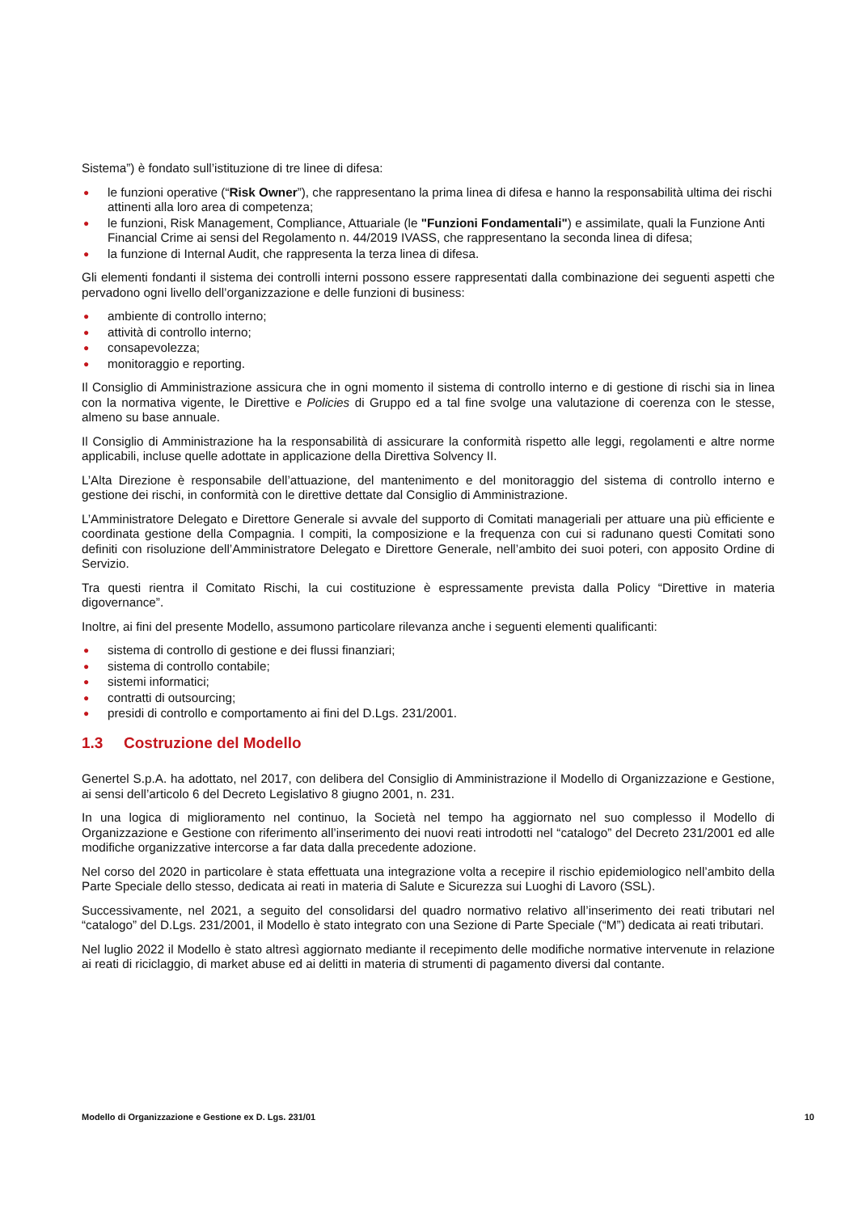Sistema”) è fondato sull’istituzione di tre linee di difesa:
● le funzioni operative (“Risk Owner”), che rappresentano la prima linea di difesa e hanno la responsabilità ultima dei rischi attinenti alla loro area di competenza;
● le funzioni, Risk Management, Compliance, Attuariale (le "Funzioni Fondamentali") e assimilate, quali la Funzione Anti Financial Crime ai sensi del Regolamento n. 44/2019 IVASS, che rappresentano la seconda linea di difesa;
● la funzione di Internal Audit, che rappresenta la terza linea di difesa.
Gli elementi fondanti il sistema dei controlli interni possono essere rappresentati dalla combinazione dei seguenti aspetti che pervadono ogni livello dell’organizzazione e delle funzioni di business:
● ambiente di controllo interno;
● attività di controllo interno;
● consapevolezza;
● monitoraggio e reporting.
Il Consiglio di Amministrazione assicura che in ogni momento il sistema di controllo interno e di gestione di rischi sia in linea con la normativa vigente, le Direttive e Policies di Gruppo ed a tal fine svolge una valutazione di coerenza con le stesse, almeno su base annuale.
Il Consiglio di Amministrazione ha la responsabilità di assicurare la conformità rispetto alle leggi, regolamenti e altre norme applicabili, incluse quelle adottate in applicazione della Direttiva Solvency II.
L’Alta Direzione è responsabile dell’attuazione, del mantenimento e del monitoraggio del sistema di controllo interno e gestione dei rischi, in conformità con le direttive dettate dal Consiglio di Amministrazione.
L’Amministratore Delegato e Direttore Generale si avvale del supporto di Comitati manageriali per attuare una più efficiente e coordinata gestione della Compagnia. I compiti, la composizione e la frequenza con cui si radunano questi Comitati sono definiti con risoluzione dell’Amministratore Delegato e Direttore Generale, nell’ambito dei suoi poteri, con apposito Ordine di Servizio.
Tra questi rientra il Comitato Rischi, la cui costituzione è espressamente prevista dalla Policy “Direttive in materia digovernance”.
Inoltre, ai fini del presente Modello, assumono particolare rilevanza anche i seguenti elementi qualificanti:
● sistema di controllo di gestione e dei flussi finanziari;
● sistema di controllo contabile;
● sistemi informatici;
● contratti di outsourcing;
● presidi di controllo e comportamento ai fini del D.Lgs. 231/2001.
1.3 Costruzione del Modello
Genertel S.p.A. ha adottato, nel 2017, con delibera del Consiglio di Amministrazione il Modello di Organizzazione e Gestione, ai sensi dell’articolo 6 del Decreto Legislativo 8 giugno 2001, n. 231.
In una logica di miglioramento nel continuo, la Società nel tempo ha aggiornato nel suo complesso il Modello di Organizzazione e Gestione con riferimento all’inserimento dei nuovi reati introdotti nel “catalogo” del Decreto 231/2001 ed alle modifiche organizzative intercorse a far data dalla precedente adozione.
Nel corso del 2020 in particolare è stata effettuata una integrazione volta a recepire il rischio epidemiologico nell’ambito della Parte Speciale dello stesso, dedicata ai reati in materia di Salute e Sicurezza sui Luoghi di Lavoro (SSL).
Successivamente, nel 2021, a seguito del consolidarsi del quadro normativo relativo all’inserimento dei reati tributari nel “catalogo” del D.Lgs. 231/2001, il Modello è stato integrato con una Sezione di Parte Speciale (“M”) dedicata ai reati tributari.
Nel luglio 2022 il Modello è stato altresì aggiornato mediante il recepimento delle modifiche normative intervenute in relazione ai reati di riciclaggio, di market abuse ed ai delitti in materia di strumenti di pagamento diversi dal contante.
Modello di Organizzazione e Gestione ex D. Lgs. 231/01 10